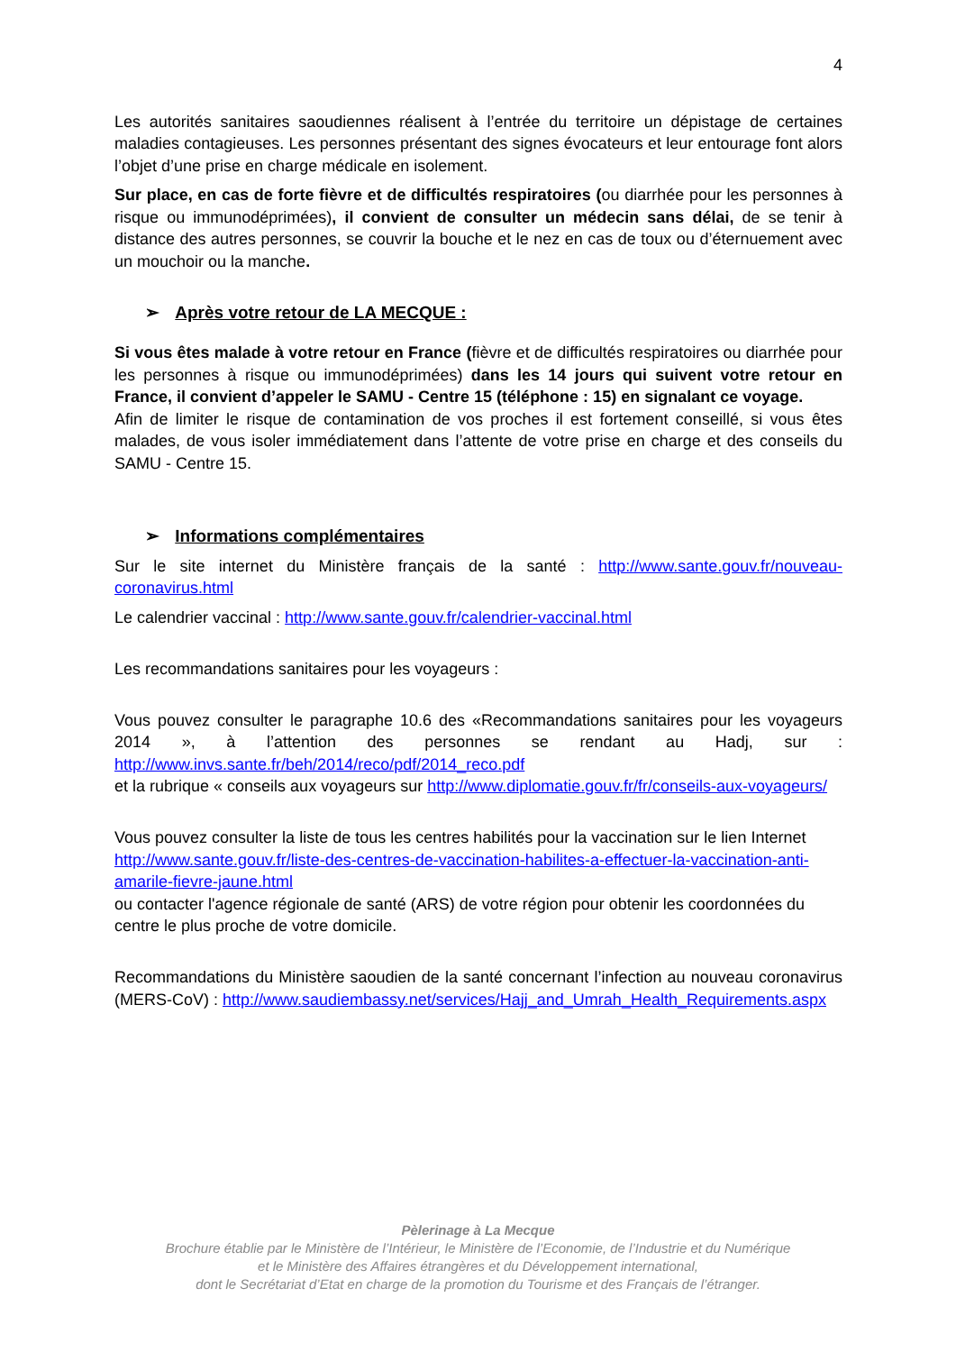4
Les autorités sanitaires saoudiennes réalisent à l’entrée du territoire un dépistage de certaines maladies contagieuses. Les personnes présentant des signes évocateurs et leur entourage font alors l’objet d’une prise en charge médicale en isolement.
Sur place, en cas de forte fièvre et de difficultés respiratoires (ou diarrhée pour les personnes à risque ou immunodéprimées), il convient de consulter un médecin sans délai, de se tenir à distance des autres personnes, se couvrir la bouche et le nez en cas de toux ou d’éternuement avec un mouchoir ou la manche.
➢ Après votre retour de LA MECQUE :
Si vous êtes malade à votre retour en France (fièvre et de difficultés respiratoires ou diarrhée pour les personnes à risque ou immunodéprimées) dans les 14 jours qui suivent votre retour en France, il convient d’appeler le SAMU - Centre 15 (téléphone : 15) en signalant ce voyage.
Afin de limiter le risque de contamination de vos proches il est fortement conseillé, si vous êtes malades, de vous isoler immédiatement dans l’attente de votre prise en charge et des conseils du SAMU - Centre 15.
➢ Informations complémentaires
Sur le site internet du Ministère français de la santé : http://www.sante.gouv.fr/nouveau-coronavirus.html
Le calendrier vaccinal : http://www.sante.gouv.fr/calendrier-vaccinal.html
Les recommandations sanitaires pour les voyageurs :
Vous pouvez consulter le paragraphe 10.6 des «Recommandations sanitaires pour les voyageurs 2014 », à l’attention des personnes se rendant au Hadj, sur : http://www.invs.sante.fr/beh/2014/reco/pdf/2014_reco.pdf
et la rubrique « conseils aux voyageurs sur http://www.diplomatie.gouv.fr/fr/conseils-aux-voyageurs/
Vous pouvez consulter la liste de tous les centres habilités pour la vaccination sur le lien Internet http://www.sante.gouv.fr/liste-des-centres-de-vaccination-habilites-a-effectuer-la-vaccination-anti-amarile-fievre-jaune.html
ou contacter l'agence régionale de santé (ARS) de votre région pour obtenir les coordonnées du centre le plus proche de votre domicile.
Recommandations du Ministère saoudien de la santé concernant l’infection au nouveau coronavirus (MERS-CoV) : http://www.saudiembassy.net/services/Hajj_and_Umrah_Health_Requirements.aspx
Pèlerinage à La Mecque
Brochure établie par le Ministère de l’Intérieur, le Ministère de l’Economie, de l’Industrie et du Numérique
et le Ministère des Affaires étrangères et du Développement international,
dont le Secrétariat d’Etat en charge de la promotion du Tourisme et des Français de l’étranger.